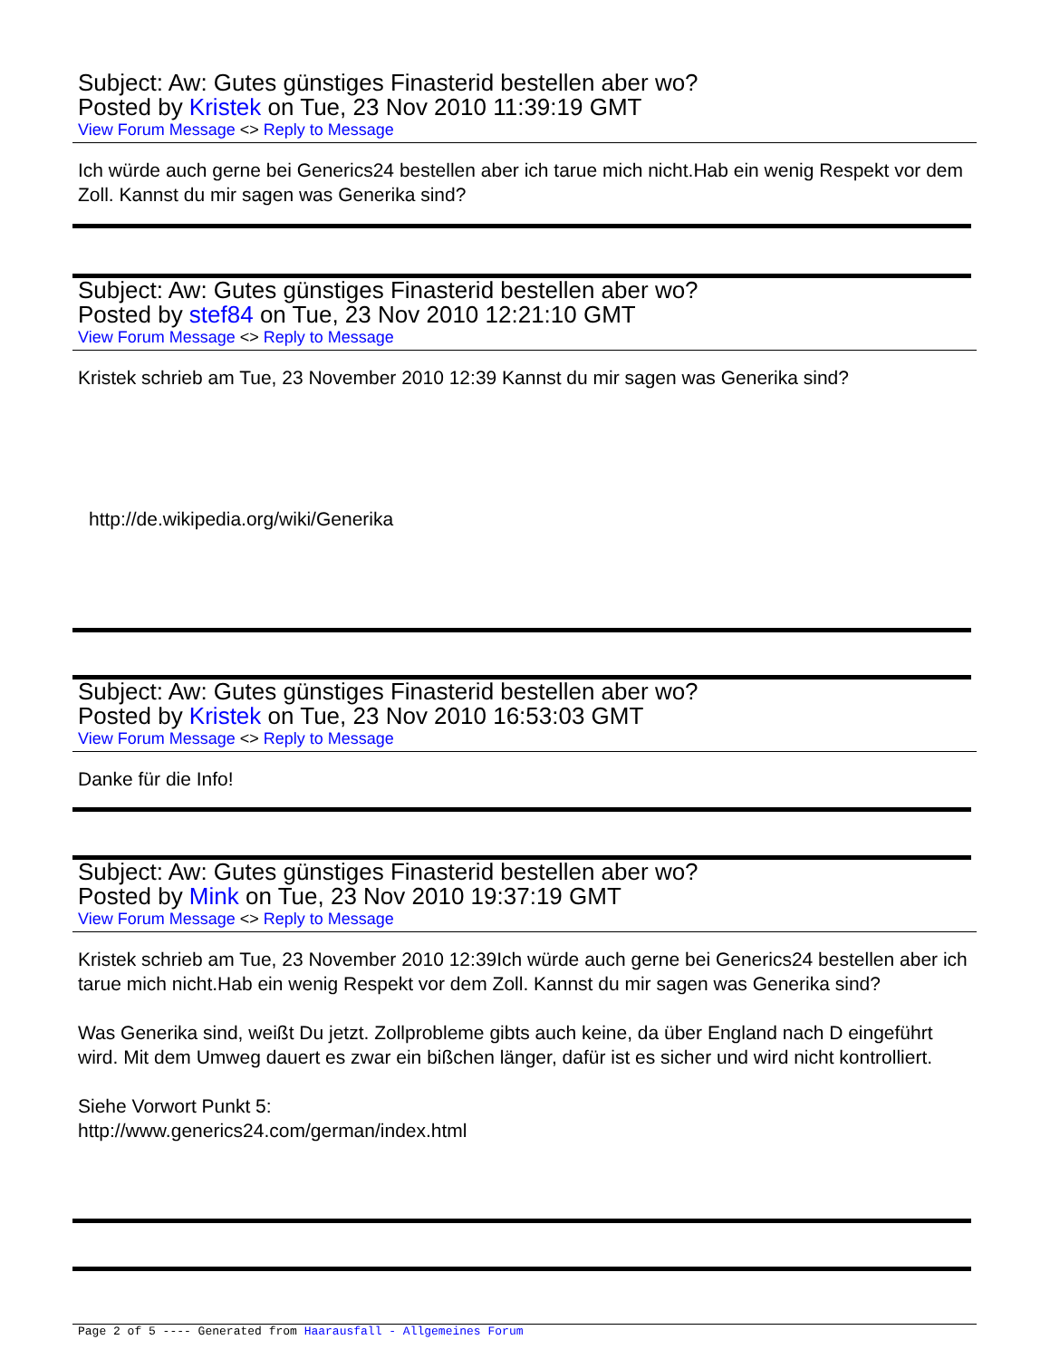Subject: Aw: Gutes günstiges Finasterid bestellen aber wo?
Posted by Kristek on Tue, 23 Nov 2010 11:39:19 GMT
View Forum Message <> Reply to Message
Ich würde auch gerne bei Generics24 bestellen aber ich tarue mich nicht.Hab ein wenig Respekt vor dem Zoll. Kannst du mir sagen was Generika sind?
Subject: Aw: Gutes günstiges Finasterid bestellen aber wo?
Posted by stef84 on Tue, 23 Nov 2010 12:21:10 GMT
View Forum Message <> Reply to Message
Kristek schrieb am Tue, 23 November 2010 12:39 Kannst du mir sagen was Generika sind?
http://de.wikipedia.org/wiki/Generika
Subject: Aw: Gutes günstiges Finasterid bestellen aber wo?
Posted by Kristek on Tue, 23 Nov 2010 16:53:03 GMT
View Forum Message <> Reply to Message
Danke für die Info!
Subject: Aw: Gutes günstiges Finasterid bestellen aber wo?
Posted by Mink on Tue, 23 Nov 2010 19:37:19 GMT
View Forum Message <> Reply to Message
Kristek schrieb am Tue, 23 November 2010 12:39Ich würde auch gerne bei Generics24 bestellen aber ich tarue mich nicht.Hab ein wenig Respekt vor dem Zoll. Kannst du mir sagen was Generika sind?
Was Generika sind, weißt Du jetzt. Zollprobleme gibts auch keine, da über England nach D eingeführt wird. Mit dem Umweg dauert es zwar ein bißchen länger, dafür ist es sicher und wird nicht kontrolliert.
Siehe Vorwort Punkt 5:
http://www.generics24.com/german/index.html
Page 2 of 5 ---- Generated from Haarausfall - Allgemeines Forum